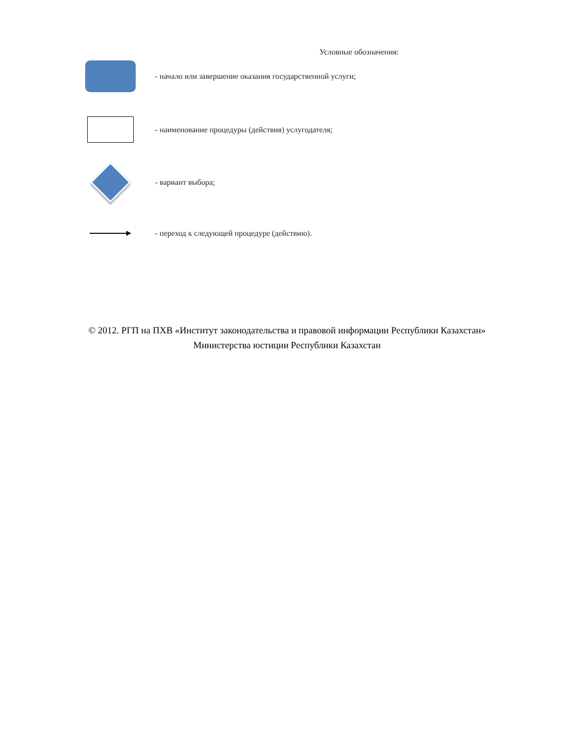Условные обозначения:
- начало или завершение оказания государственной услуги;
- наименование процедуры (действия) услугодателя;
- вариант выбора;
- переход к следующей процедуре (действию).
© 2012. РГП на ПХВ «Институт законодательства и правовой информации Республики Казахстан»
Министерства юстиции Республики Казахстан